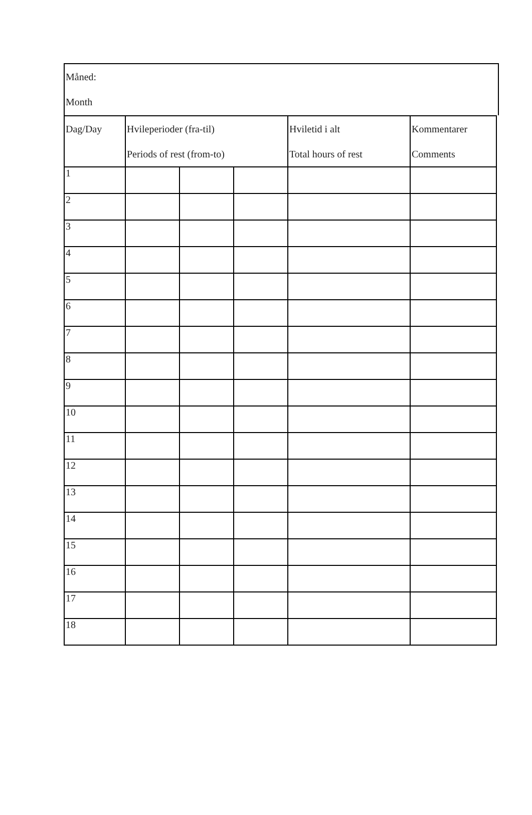Måned:
Month
| Dag/Day | Hvileperioder (fra-til) Periods of rest (from-to) | | | Hviletid i alt Total hours of rest | Kommentarer Comments |
| --- | --- | --- | --- | --- | --- |
| 1 | | | | | |
| 2 | | | | | |
| 3 | | | | | |
| 4 | | | | | |
| 5 | | | | | |
| 6 | | | | | |
| 7 | | | | | |
| 8 | | | | | |
| 9 | | | | | |
| 10 | | | | | |
| 11 | | | | | |
| 12 | | | | | |
| 13 | | | | | |
| 14 | | | | | |
| 15 | | | | | |
| 16 | | | | | |
| 17 | | | | | |
| 18 | | | | | |